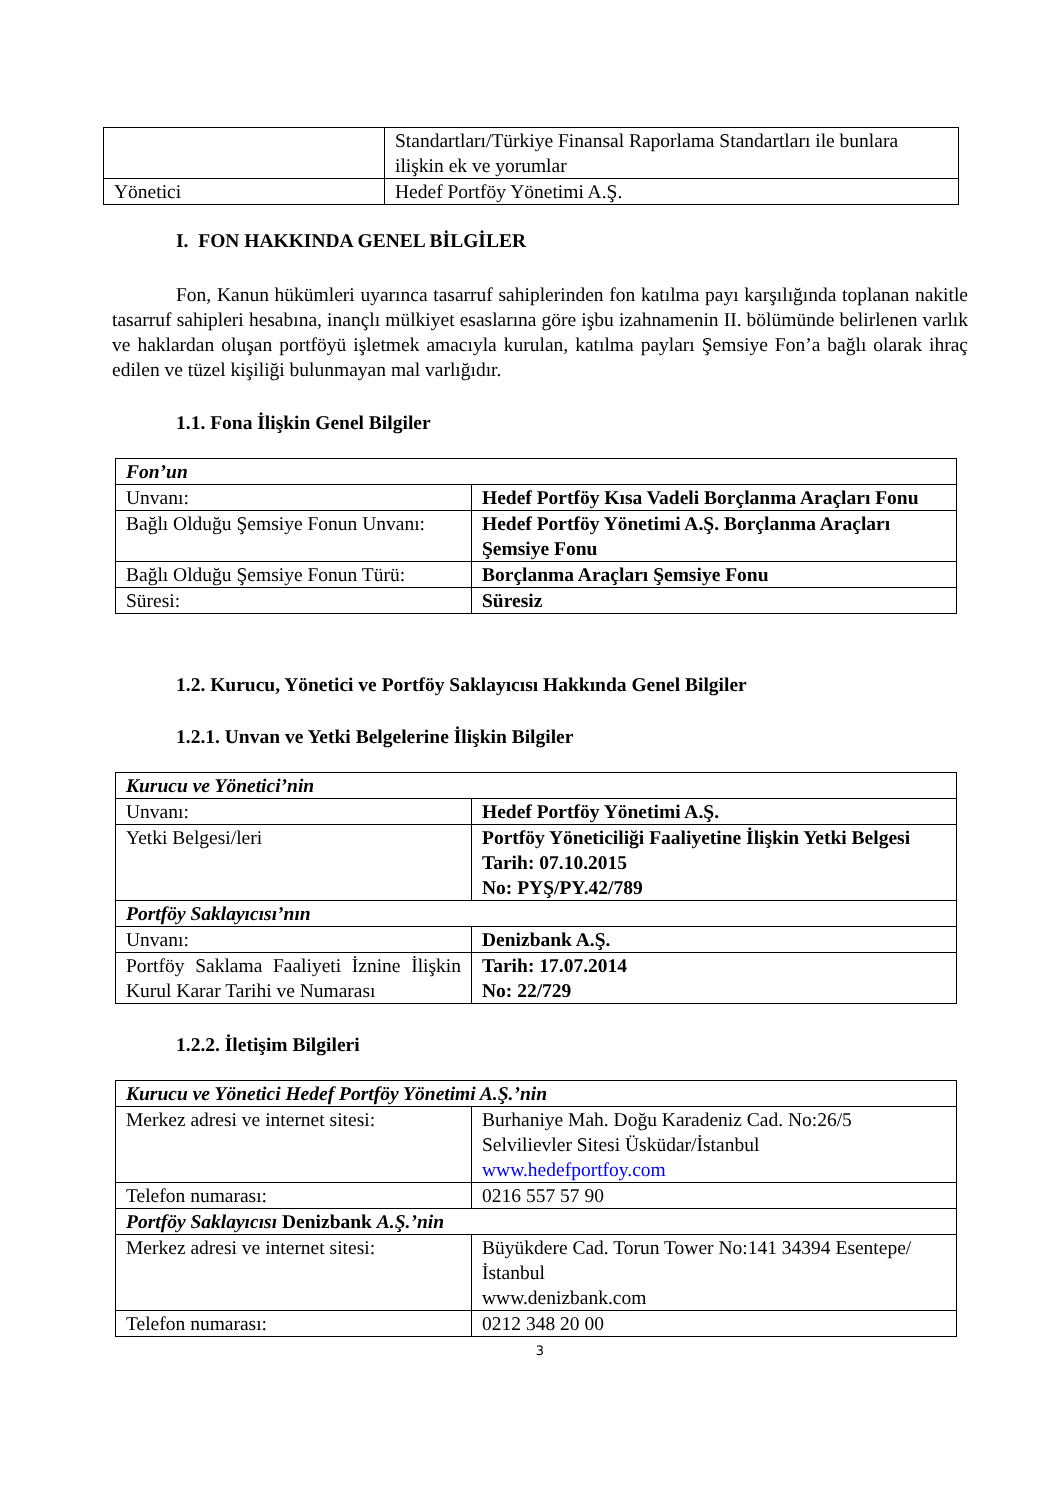| | Standartları/Türkiye Finansal Raporlama Standartları ile bunlara ilişkin ek ve yorumlar |
| Yönetici | Hedef Portföy Yönetimi A.Ş. |
I. FON HAKKINDA GENEL BİLGİLER
Fon, Kanun hükümleri uyarınca tasarruf sahiplerinden fon katılma payı karşılığında toplanan nakitle tasarruf sahipleri hesabına, inançlı mülkiyet esaslarına göre işbu izahnamenin II. bölümünde belirlenen varlık ve haklardan oluşan portföyü işletmek amacıyla kurulan, katılma payları Şemsiye Fon’a bağlı olarak ihraç edilen ve tüzel kişiliği bulunmayan mal varlığıdır.
1.1. Fona İlişkin Genel Bilgiler
| Fon’un | |
| Unvanı: | Hedef Portföy Kısa Vadeli Borçlanma Araçları Fonu |
| Bağlı Olduğu Şemsiye Fonun Unvanı: | Hedef Portföy Yönetimi A.Ş. Borçlanma Araçları Şemsiye Fonu |
| Bağlı Olduğu Şemsiye Fonun Türü: | Borçlanma Araçları Şemsiye Fonu |
| Süresi: | Süresiz |
1.2. Kurucu, Yönetici ve Portföy Saklayıcısı Hakkında Genel Bilgiler
1.2.1. Unvan ve Yetki Belgelerine İlişkin Bilgiler
| Kurucu ve Yönetici’nin | |
| Unvanı: | Hedef Portföy Yönetimi A.Ş. |
| Yetki Belgesi/leri | Portföy Yöneticiliği Faaliyetine İlişkin Yetki Belgesi Tarih: 07.10.2015 No: PYŞ/PY.42/789 |
| Portföy Saklayıcısı’nın | |
| Unvanı: | Denizbank A.Ş. |
| Portföy Saklama Faaliyeti İznine İlişkin Kurul Karar Tarihi ve Numarası | Tarih: 17.07.2014 No: 22/729 |
1.2.2. İletişim Bilgileri
| Kurucu ve Yönetici Hedef Portföy Yönetimi A.Ş.’nin | |
| Merkez adresi ve internet sitesi: | Burhaniye Mah. Doğu Karadeniz Cad. No:26/5 Selvilievler Sitesi Üsküdar/İstanbul www.hedefportfoy.com |
| Telefon numarası: | 0216 557 57 90 |
| Portföy Saklayıcısı Denizbank A.Ş.’nin | |
| Merkez adresi ve internet sitesi: | Büyükdere Cad. Torun Tower No:141 34394 Esentepe/İstanbul www.denizbank.com |
| Telefon numarası: | 0212 348 20 00 |
3